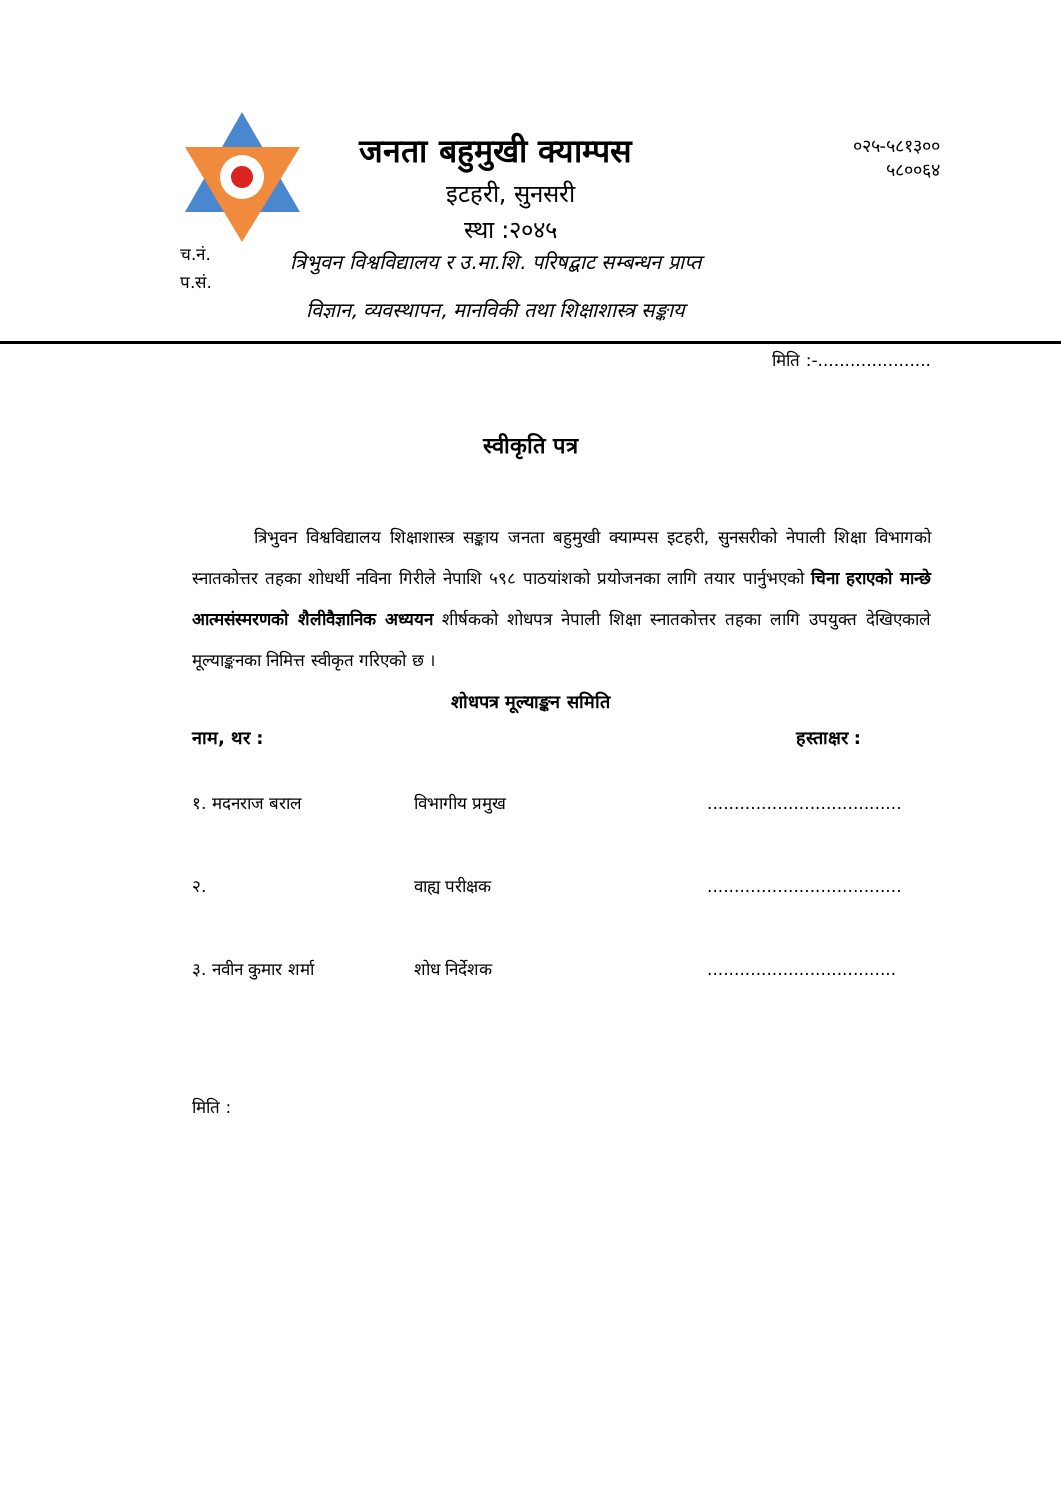जनता बहुमुखी क्याम्पस
०२५-५८१३००
५८००६४
इटहरी, सुनसरी
स्था :२०४५
च.नं.
प.सं.
त्रिभुवन विश्वविद्यालय र उ.मा.शि. परिषद्बाट सम्बन्धन प्राप्त
विज्ञान, व्यवस्थापन, मानविकी तथा शिक्षाशास्त्र सङ्काय
मिति :-.....................
स्वीकृति पत्र
त्रिभुवन विश्वविद्यालय शिक्षाशास्त्र सङ्काय जनता बहुमुखी क्याम्पस इटहरी, सुनसरीको नेपाली शिक्षा विभागको स्नातकोत्तर तहका शोधर्थी नविना गिरीले नेपाशि ५९८ पाठयांशको प्रयोजनका लागि तयार पार्नुभएको चिना हराएको मान्छे आत्मसंस्मरणको शैलीवैज्ञानिक अध्ययन शीर्षकको शोधपत्र नेपाली शिक्षा स्नातकोत्तर तहका लागि उपयुक्त देखिएकाले मूल्याङ्कनका निमित्त स्वीकृत गरिएको छ ।
शोधपत्र मूल्याङ्कन समिति
नाम, थर : हस्ताक्षर :
१. मदनराज बराल विभागीय प्रमुख....................................
२. वाह्य परीक्षक....................................
३. नवीन कुमार शर्मा शोध निर्देशक...................................
मिति :